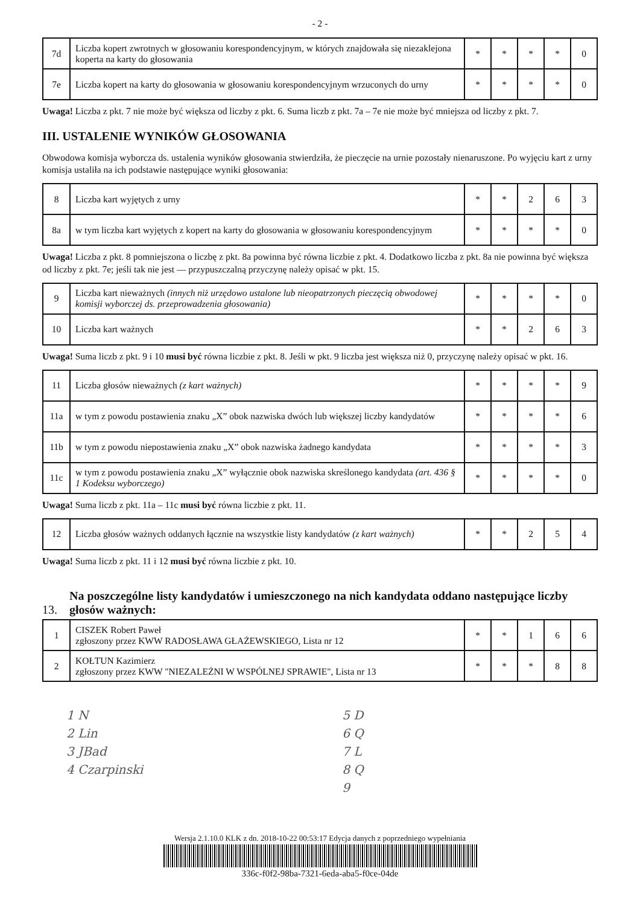- 2 -
| 7d | Liczba kopert zwrotnych w głosowaniu korespondencyjnym, w których znajdowała się niezaklejona koperta na karty do głosowania | * | * | * | * | 0 |
| 7e | Liczba kopert na karty do głosowania w głosowaniu korespondencyjnym wrzuconych do urny | * | * | * | * | 0 |
Uwaga! Liczba z pkt. 7 nie może być większa od liczby z pkt. 6. Suma liczb z pkt. 7a – 7e nie może być mniejsza od liczby z pkt. 7.
III. USTALENIE WYNIKÓW GŁOSOWANIA
Obwodowa komisja wyborcza ds. ustalenia wyników głosowania stwierdziła, że pieczęcie na urnie pozostały nienaruszone. Po wyjęciu kart z urny komisja ustaliła na ich podstawie następujące wyniki głosowania:
| 8 | Liczba kart wyjętych z urny | * | * | 2 | 6 | 3 |
| 8a | w tym liczba kart wyjętych z kopert na karty do głosowania w głosowaniu korespondencyjnym | * | * | * | * | 0 |
Uwaga! Liczba z pkt. 8 pomniejszona o liczbę z pkt. 8a powinna być równa liczbie z pkt. 4. Dodatkowo liczba z pkt. 8a nie powinna być większa od liczby z pkt. 7e; jeśli tak nie jest — przypuszczalną przyczynę należy opisać w pkt. 15.
| 9 | Liczba kart nieważnych (innych niż urzędowo ustalone lub nieopatrzonych pieczęcią obwodowej komisji wyborczej ds. przeprowadzenia głosowania) | * | * | * | * | 0 |
| 10 | Liczba kart ważnych | * | * | 2 | 6 | 3 |
Uwaga! Suma liczb z pkt. 9 i 10 musi być równa liczbie z pkt. 8. Jeśli w pkt. 9 liczba jest większa niż 0, przyczynę należy opisać w pkt. 16.
| 11 | Liczba głosów nieważnych (z kart ważnych) | * | * | * | * | 9 |
| 11a | w tym z powodu postawienia znaku „X” obok nazwiska dwóch lub większej liczby kandydatów | * | * | * | * | 6 |
| 11b | w tym z powodu niepostawienia znaku „X” obok nazwiska żadnego kandydata | * | * | * | * | 3 |
| 11c | w tym z powodu postawienia znaku „X” wyłącznie obok nazwiska skreślonego kandydata (art. 436 § 1 Kodeksu wyborczego) | * | * | * | * | 0 |
Uwaga! Suma liczb z pkt. 11a – 11c musi być równa liczbie z pkt. 11.
| 12 | Liczba głosów ważnych oddanych łącznie na wszystkie listy kandydatów (z kart ważnych) | * | * | 2 | 5 | 4 |
Uwaga! Suma liczb z pkt. 11 i 12 musi być równa liczbie z pkt. 10.
13. Na poszczególne listy kandydatów i umieszczonego na nich kandydata oddano następujące liczby głosów ważnych:
| 1 | CISZEK Robert Paweł zgłoszony przez KWW RADOSŁAWA GŁAŻEWSKIEGO, Lista nr 12 | * | * | 1 | 6 | 6 |
| 2 | KOŁTUN Kazimierz zgłoszony przez KWW "NIEZALEŻNI W WSPÓLNEJ SPRAWIE", Lista nr 13 | * | * | * | 8 | 8 |
1 N
2 Lin
3 JBad
4 Czarpinski
5 D
6 Q
7 L
8 Q
9
Wersja 2.1.10.0 KLK z dn. 2018-10-22 00:53:17 Edycja danych z poprzedniego wypełniania
336c-f0f2-98ba-7321-6eda-aba5-f0ce-04de